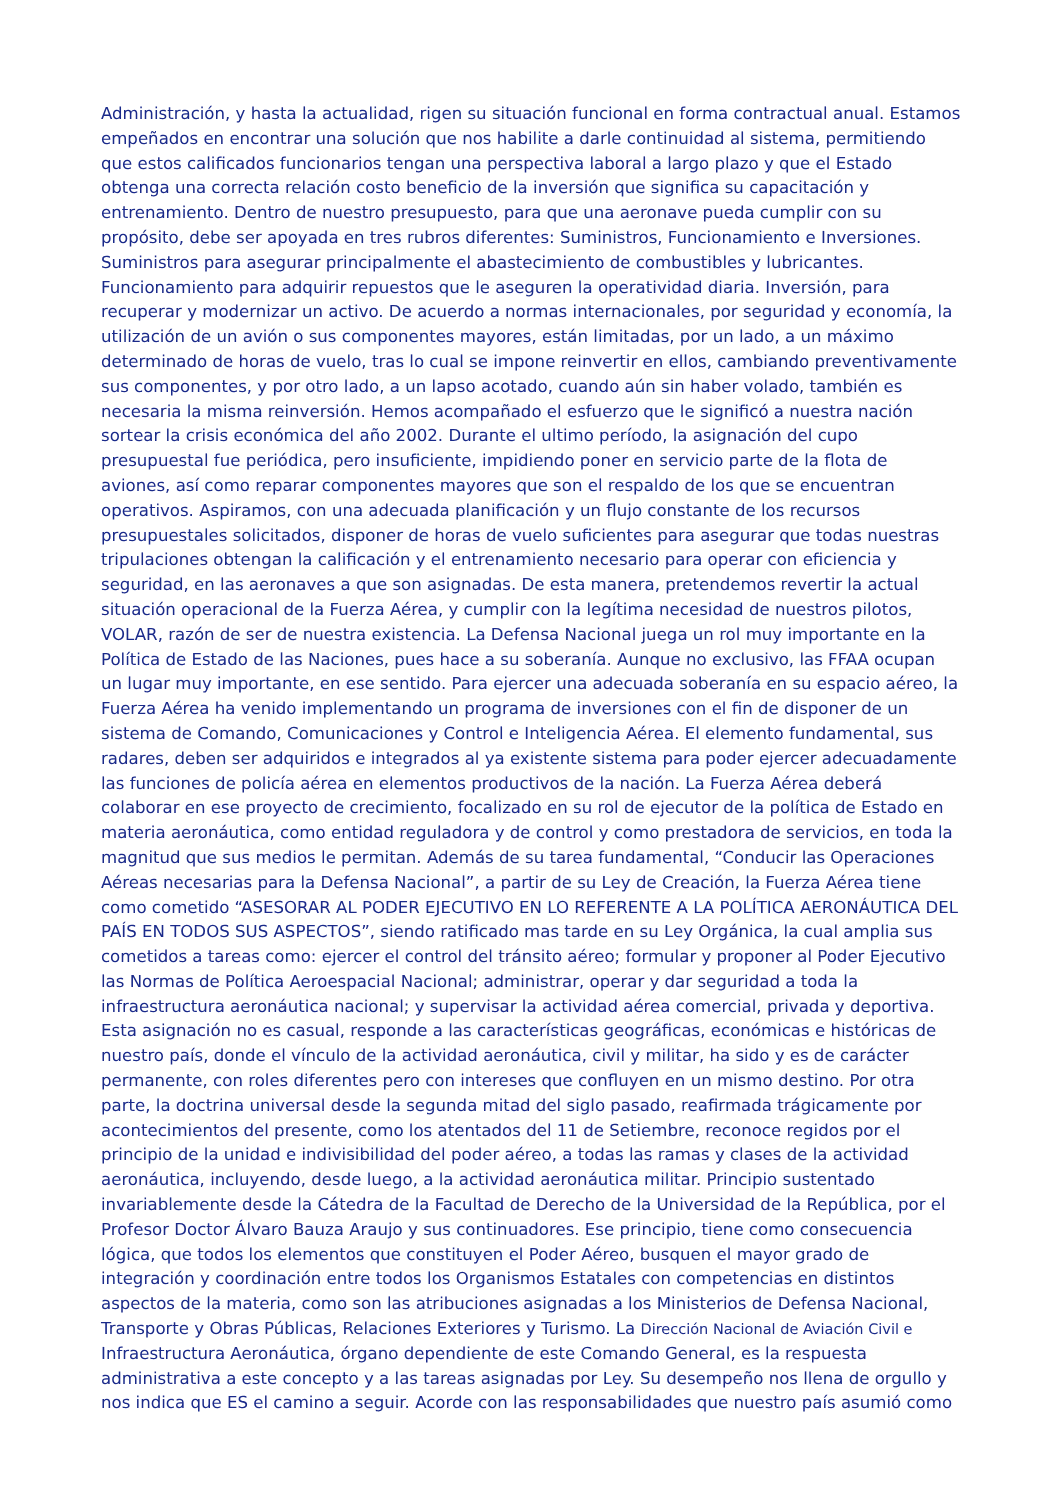Administración, y hasta la actualidad, rigen su situación funcional en forma contractual anual. Estamos empeñados en encontrar una solución que nos habilite a darle continuidad al sistema, permitiendo que estos calificados funcionarios tengan una perspectiva laboral a largo plazo y que el Estado obtenga una correcta relación costo beneficio de la inversión que significa su capacitación y entrenamiento. Dentro de nuestro presupuesto, para que una aeronave pueda cumplir con su propósito, debe ser apoyada en tres rubros diferentes: Suministros, Funcionamiento e Inversiones. Suministros para asegurar principalmente el abastecimiento de combustibles y lubricantes. Funcionamiento para adquirir repuestos que le aseguren la operatividad diaria. Inversión, para recuperar y modernizar un activo. De acuerdo a normas internacionales, por seguridad y economía, la utilización de un avión o sus componentes mayores, están limitadas, por un lado, a un máximo determinado de horas de vuelo, tras lo cual se impone reinvertir en ellos, cambiando preventivamente sus componentes, y por otro lado, a un lapso acotado, cuando aún sin haber volado, también es necesaria la misma reinversión. Hemos acompañado el esfuerzo que le significó a nuestra nación sortear la crisis económica del año 2002. Durante el ultimo período, la asignación del cupo presupuestal fue periódica, pero insuficiente, impidiendo poner en servicio parte de la flota de aviones, así como reparar componentes mayores que son el respaldo de los que se encuentran operativos. Aspiramos, con una adecuada planificación y un flujo constante de los recursos presupuestales solicitados, disponer de horas de vuelo suficientes para asegurar que todas nuestras tripulaciones obtengan la calificación y el entrenamiento necesario para operar con eficiencia y seguridad, en las aeronaves a que son asignadas. De esta manera, pretendemos revertir la actual situación operacional de la Fuerza Aérea, y cumplir con la legítima necesidad de nuestros pilotos, VOLAR, razón de ser de nuestra existencia. La Defensa Nacional juega un rol muy importante en la Política de Estado de las Naciones, pues hace a su soberanía. Aunque no exclusivo, las FFAA ocupan un lugar muy importante, en ese sentido. Para ejercer una adecuada soberanía en su espacio aéreo, la Fuerza Aérea ha venido implementando un programa de inversiones con el fin de disponer de un sistema de Comando, Comunicaciones y Control e Inteligencia Aérea. El elemento fundamental, sus radares, deben ser adquiridos e integrados al ya existente sistema para poder ejercer adecuadamente las funciones de policía aérea en elementos productivos de la nación. La Fuerza Aérea deberá colaborar en ese proyecto de crecimiento, focalizado en su rol de ejecutor de la política de Estado en materia aeronáutica, como entidad reguladora y de control y como prestadora de servicios, en toda la magnitud que sus medios le permitan. Además de su tarea fundamental, “Conducir las Operaciones Aéreas necesarias para la Defensa Nacional”, a partir de su Ley de Creación, la Fuerza Aérea tiene como cometido “ASESORAR AL PODER EJECUTIVO EN LO REFERENTE A LA POLÍTICA AERONÁUTICA DEL PAÍS EN TODOS SUS ASPECTOS”, siendo ratificado mas tarde en su Ley Orgánica, la cual amplia sus cometidos a tareas como: ejercer el control del tránsito aéreo; formular y proponer al Poder Ejecutivo las Normas de Política Aeroespacial Nacional; administrar, operar y dar seguridad a toda la infraestructura aeronáutica nacional; y supervisar la actividad aérea comercial, privada y deportiva. Esta asignación no es casual, responde a las características geográficas, económicas e históricas de nuestro país, donde el vínculo de la actividad aeronáutica, civil y militar, ha sido y es de carácter permanente, con roles diferentes pero con intereses que confluyen en un mismo destino. Por otra parte, la doctrina universal desde la segunda mitad del siglo pasado, reafirmada trágicamente por acontecimientos del presente, como los atentados del 11 de Setiembre, reconoce regidos por el principio de la unidad e indivisibilidad del poder aéreo, a todas las ramas y clases de la actividad aeronáutica, incluyendo, desde luego, a la actividad aeronáutica militar. Principio sustentado invariablemente desde la Cátedra de la Facultad de Derecho de la Universidad de la República, por el Profesor Doctor Álvaro Bauza Araujo y sus continuadores. Ese principio, tiene como consecuencia lógica, que todos los elementos que constituyen el Poder Aéreo, busquen el mayor grado de integración y coordinación entre todos los Organismos Estatales con competencias en distintos aspectos de la materia, como son las atribuciones asignadas a los Ministerios de Defensa Nacional, Transporte y Obras Públicas, Relaciones Exteriores y Turismo. La Dirección Nacional de Aviación Civil e Infraestructura Aeronáutica, órgano dependiente de este Comando General, es la respuesta administrativa a este concepto y a las tareas asignadas por Ley. Su desempeño nos llena de orgullo y nos indica que ES el camino a seguir. Acorde con las responsabilidades que nuestro país asumió como